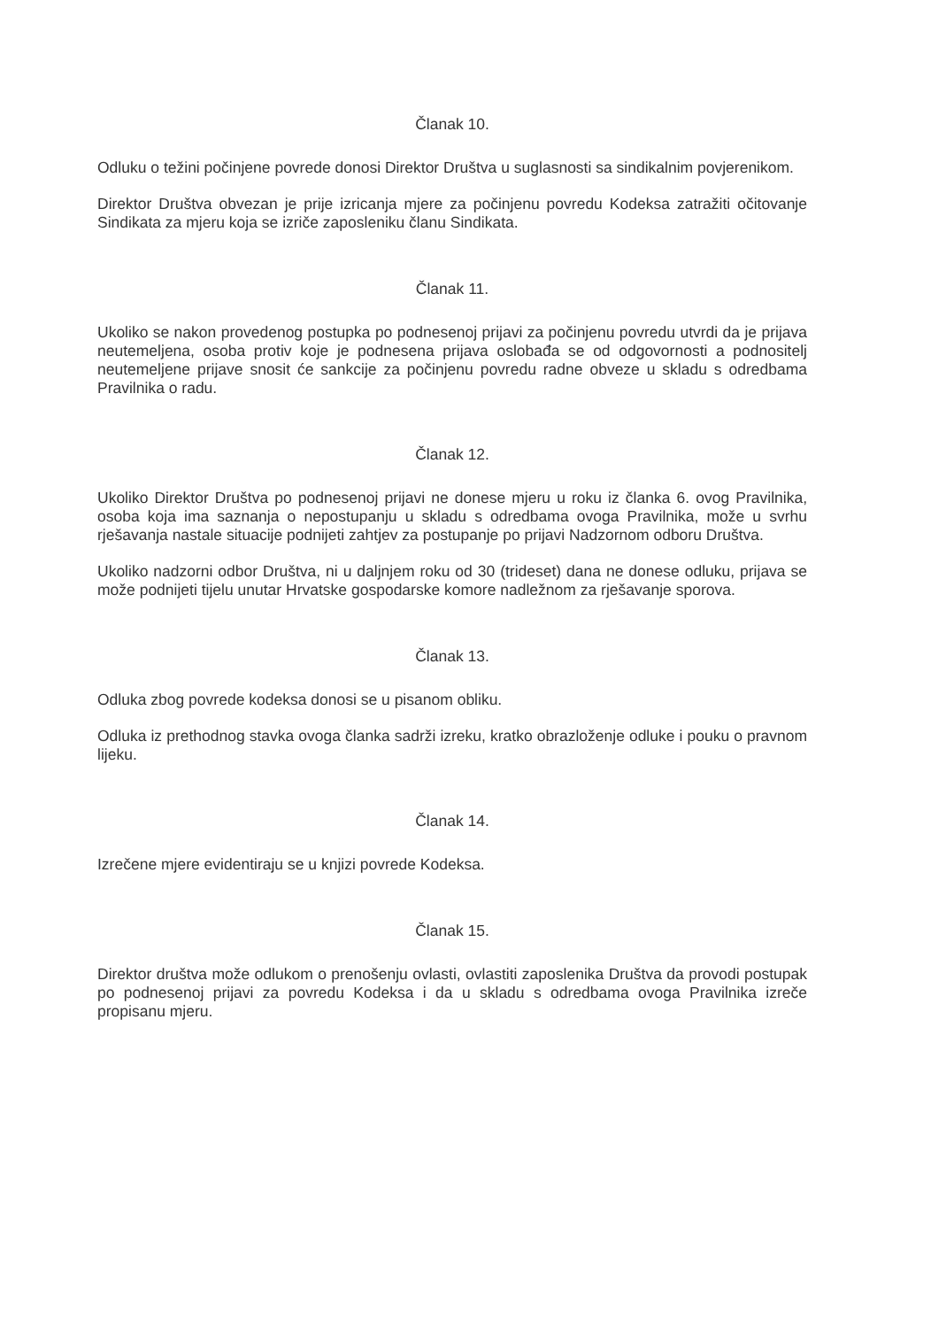Članak 10.
Odluku o težini počinjene povrede donosi Direktor Društva u suglasnosti sa sindikalnim povjerenikom.
Direktor Društva obvezan je prije izricanja mjere za počinjenu povredu Kodeksa zatražiti očitovanje Sindikata za mjeru koja se izriče zaposleniku članu Sindikata.
Članak 11.
Ukoliko se nakon provedenog postupka po podnesenoj prijavi za počinjenu povredu utvrdi da je prijava neutemeljena, osoba protiv koje je podnesena prijava oslobađa se od odgovornosti a podnositelj neutemeljene prijave snosit će sankcije za počinjenu povredu radne obveze u skladu s odredbama Pravilnika o radu.
Članak 12.
Ukoliko Direktor Društva po podnesenoj prijavi ne donese mjeru u roku iz članka 6. ovog Pravilnika, osoba koja ima saznanja o nepostupanju u skladu s odredbama ovoga Pravilnika, može u svrhu rješavanja nastale situacije podnijeti zahtjev za postupanje po prijavi Nadzornom odboru Društva.
Ukoliko nadzorni odbor Društva, ni u daljnjem roku od 30 (trideset) dana ne donese odluku, prijava se može podnijeti tijelu unutar Hrvatske gospodarske komore nadležnom za rješavanje sporova.
Članak 13.
Odluka zbog povrede kodeksa donosi se u pisanom obliku.
Odluka iz prethodnog stavka ovoga članka sadrži izreku, kratko obrazloženje odluke i pouku o pravnom lijeku.
Članak 14.
Izrečene mjere evidentiraju se u knjizi povrede Kodeksa.
Članak 15.
Direktor društva može odlukom o prenošenju ovlasti, ovlastiti zaposlenika Društva da provodi postupak po podnesenoj prijavi za povredu Kodeksa i da u skladu s odredbama ovoga Pravilnika izreče propisanu mjeru.